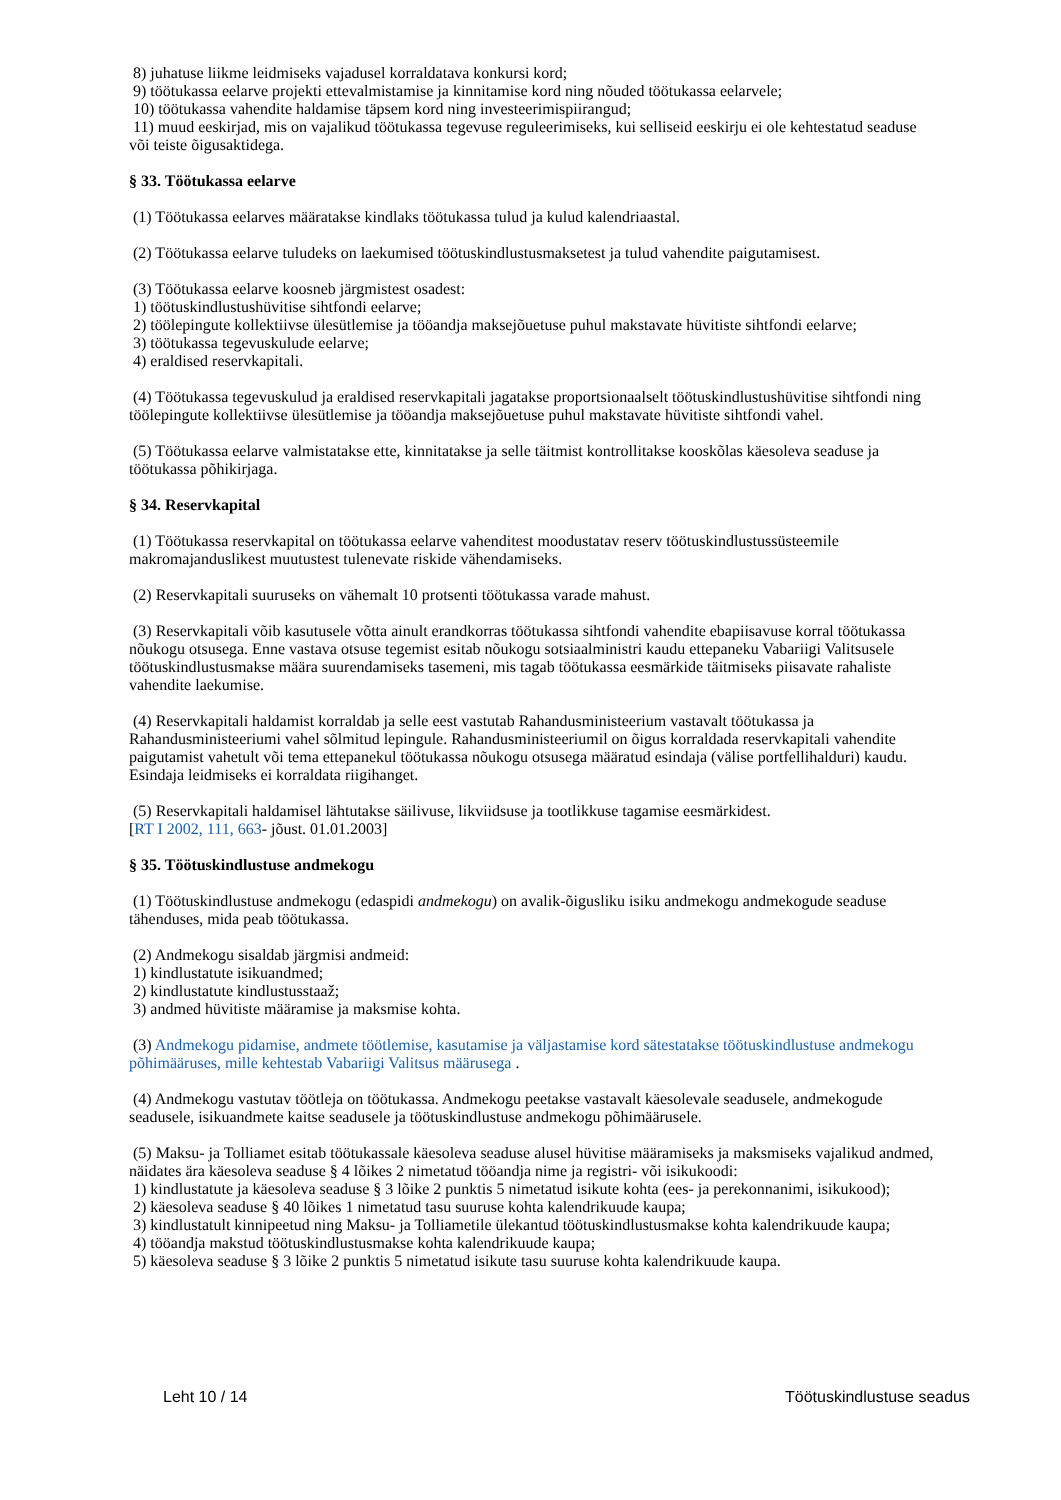8) juhatuse liikme leidmiseks vajadusel korraldatava konkursi kord;
9) töötukassa eelarve projekti ettevalmistamise ja kinnitamise kord ning nõuded töötukassa eelarvele;
10) töötukassa vahendite haldamise täpsem kord ning investeerimispiirangud;
11) muud eeskirjad, mis on vajalikud töötukassa tegevuse reguleerimiseks, kui selliseid eeskirju ei ole kehtestatud seaduse või teiste õigusaktidega.
§ 33. Töötukassa eelarve
(1) Töötukassa eelarves määratakse kindlaks töötukassa tulud ja kulud kalendriaastal.
(2) Töötukassa eelarve tuludeks on laekumised töötuskindlustusmaksetest ja tulud vahendite paigutamisest.
(3) Töötukassa eelarve koosneb järgmistest osadest:
1) töötuskindlustushüvitise sihtfondi eelarve;
2) töölepingute kollektiivse ülesütlemise ja tööandja maksejõuetuse puhul makstavate hüvitiste sihtfondi eelarve;
3) töötukassa tegevuskulude eelarve;
4) eraldised reservkapitali.
(4) Töötukassa tegevuskulud ja eraldised reservkapitali jagatakse proportsionaalselt töötuskindlustushüvitise sihtfondi ning töölepingute kollektiivse ülesütlemise ja tööandja maksejõuetuse puhul makstavate hüvitiste sihtfondi vahel.
(5) Töötukassa eelarve valmistatakse ette, kinnitatakse ja selle täitmist kontrollitakse kooskõlas käesoleva seaduse ja töötukassa põhikirjaga.
§ 34. Reservkapital
(1) Töötukassa reservkapital on töötukassa eelarve vahenditest moodustatav reserv töötuskindlustussüsteemile makromajanduslikest muutustest tulenevate riskide vähendamiseks.
(2) Reservkapitali suuruseks on vähemalt 10 protsenti töötukassa varade mahust.
(3) Reservkapitali võib kasutusele võtta ainult erandkorras töötukassa sihtfondi vahendite ebapiisavuse korral töötukassa nõukogu otsusega. Enne vastava otsuse tegemist esitab nõukogu sotsiaalministri kaudu ettepaneku Vabariigi Valitsusele töötuskindlustusmakse määra suurendamiseks tasemeni, mis tagab töötukassa eesmärkide täitmiseks piisavate rahaliste vahendite laekumise.
(4) Reservkapitali haldamist korraldab ja selle eest vastutab Rahandusministeerium vastavalt töötukassa ja Rahandusministeeriumi vahel sõlmitud lepingule. Rahandusministeeriumil on õigus korraldada reservkapitali vahendite paigutamist vahetult või tema ettepanekul töötukassa nõukogu otsusega määratud esindaja (välise portfellihalduri) kaudu. Esindaja leidmiseks ei korraldata riigihanget.
(5) Reservkapitali haldamisel lähtutakse säilivuse, likviidsuse ja tootlikkuse tagamise eesmärkidest.
[RT I 2002, 111, 663- jõust. 01.01.2003]
§ 35. Töötuskindlustuse andmekogu
(1) Töötuskindlustuse andmekogu (edaspidi andmekogu) on avalik-õigusliku isiku andmekogu andmekogude seaduse tähenduses, mida peab töötukassa.
(2) Andmekogu sisaldab järgmisi andmeid:
1) kindlustatute isikuandmed;
2) kindlustatute kindlustusstaaž;
3) andmed hüvitiste määramise ja maksmise kohta.
(3) Andmekogu pidamise, andmete töötlemise, kasutamise ja väljastamise kord sätestatakse töötuskindlustuse andmekogu põhimääruses, mille kehtestab Vabariigi Valitsus määrusega .
(4) Andmekogu vastutav töötleja on töötukassa. Andmekogu peetakse vastavalt käesolevale seadusele, andmekogude seadusele, isikuandmete kaitse seadusele ja töötuskindlustuse andmekogu põhimäärusele.
(5) Maksu- ja Tolliamet esitab töötukassale käesoleva seaduse alusel hüvitise määramiseks ja maksmiseks vajalikud andmed, näidates ära käesoleva seaduse § 4 lõikes 2 nimetatud tööandja nime ja registri- või isikukoodi:
1) kindlustatute ja käesoleva seaduse § 3 lõike 2 punktis 5 nimetatud isikute kohta (ees- ja perekonnanimi, isikukood);
2) käesoleva seaduse § 40 lõikes 1 nimetatud tasu suuruse kohta kalendrikuude kaupa;
3) kindlustatult kinnipeetud ning Maksu- ja Tolliametile ülekantud töötuskindlustusmakse kohta kalendrikuude kaupa;
4) tööandja makstud töötuskindlustusmakse kohta kalendrikuude kaupa;
5) käesoleva seaduse § 3 lõike 2 punktis 5 nimetatud isikute tasu suuruse kohta kalendrikuude kaupa.
Leht 10 / 14 Töötuskindlustuse seadus